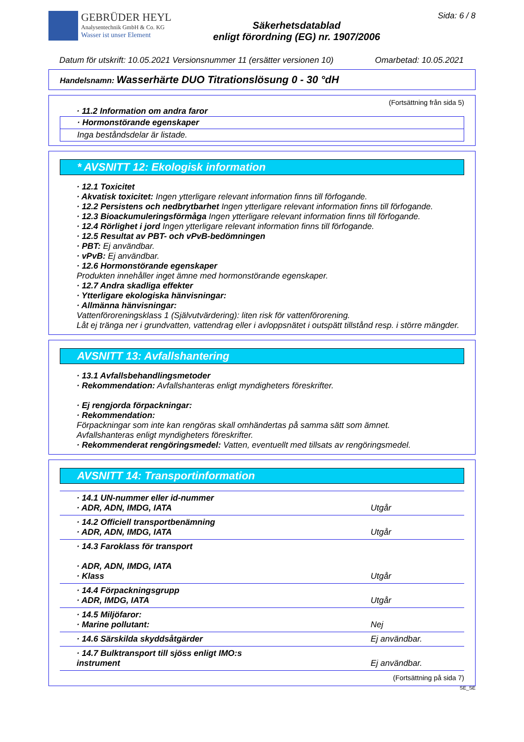GEBRÜDER HEYL
Analysentechnik GmbH & Co. KG
Wasser ist unser Element
Säkerhetsdatablad
enligt förordning (EG) nr. 1907/2006
Sida: 6 / 8
Datum för utskrift: 10.05.2021 Versionsnummer 11 (ersätter versionen 10) Omarbetad: 10.05.2021
Handelsnamn: Wasserhärte DUO Titrationslösung 0 - 30 °dH
(Fortsättning från sida 5)
· 11.2 Information om andra faror
· Hormonstörande egenskaper
Inga beståndsdelar är listade.
* AVSNITT 12: Ekologisk information
· 12.1 Toxicitet
· Akvatisk toxicitet: Ingen ytterligare relevant information finns till förfogande.
· 12.2 Persistens och nedbrytbarhet Ingen ytterligare relevant information finns till förfogande.
· 12.3 Bioackumuleringsförmåga Ingen ytterligare relevant information finns till förfogande.
· 12.4 Rörlighet i jord Ingen ytterligare relevant information finns till förfogande.
· 12.5 Resultat av PBT- och vPvB-bedömningen
· PBT: Ej användbar.
· vPvB: Ej användbar.
· 12.6 Hormonstörande egenskaper
Produkten innehåller inget ämne med hormonstörande egenskaper.
· 12.7 Andra skadliga effekter
· Ytterligare ekologiska hänvisningar:
· Allmänna hänvisningar:
Vattenföroreningsklass 1 (Självutvärdering): liten risk för vattenförorening.
Låt ej tränga ner i grundvatten, vattendrag eller i avloppsnätet i outspätt tillstånd resp. i större mängder.
AVSNITT 13: Avfallshantering
· 13.1 Avfallsbehandlingsmetoder
· Rekommendation: Avfallshanteras enligt myndigheters föreskrifter.
· Ej rengjorda förpackningar:
· Rekommendation:
Förpackningar som inte kan rengöras skall omhändertas på samma sätt som ämnet.
Avfallshanteras enligt myndigheters föreskrifter.
· Rekommenderat rengöringsmedel: Vatten, eventuellt med tillsats av rengöringsmedel.
AVSNITT 14: Transportinformation
| · 14.1 UN-nummer eller id-nummer · ADR, ADN, IMDG, IATA | Utgår |
| · 14.2 Officiell transportbenämning · ADR, ADN, IMDG, IATA | Utgår |
| · 14.3 Faroklass för transport · ADR, ADN, IMDG, IATA · Klass | Utgår |
| · 14.4 Förpackningsgrupp · ADR, IMDG, IATA | Utgår |
| · 14.5 Miljöfaror: · Marine pollutant: | Nej |
| · 14.6 Särskilda skyddsåtgärder | Ej användbar. |
| · 14.7 Bulktransport till sjöss enligt IMO:s instrument | Ej användbar. |
(Fortsättning på sida 7)
SE_SE